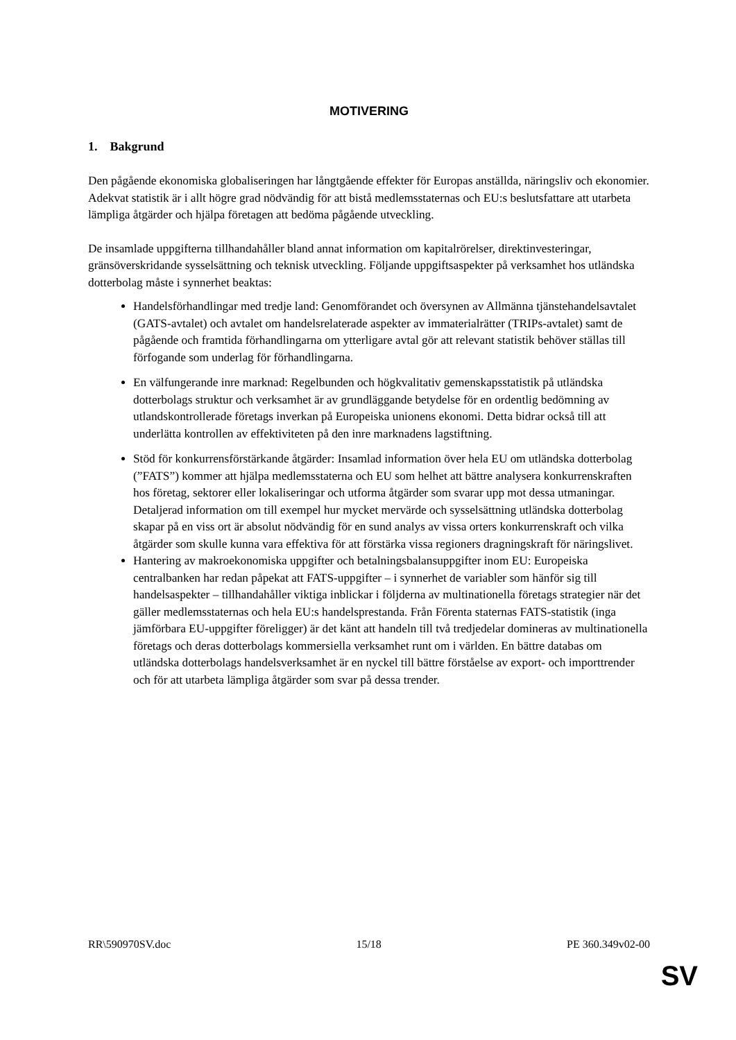MOTIVERING
1. Bakgrund
Den pågående ekonomiska globaliseringen har långtgående effekter för Europas anställda, näringsliv och ekonomier. Adekvat statistik är i allt högre grad nödvändig för att bistå medlemsstaternas och EU:s beslutsfattare att utarbeta lämpliga åtgärder och hjälpa företagen att bedöma pågående utveckling.
De insamlade uppgifterna tillhandahåller bland annat information om kapitalrörelser, direktinvesteringar, gränsöverskridande sysselsättning och teknisk utveckling. Följande uppgiftsaspekter på verksamhet hos utländska dotterbolag måste i synnerhet beaktas:
Handelsförhandlingar med tredje land: Genomförandet och översynen av Allmänna tjänstehandelsavtalet (GATS-avtalet) och avtalet om handelsrelaterade aspekter av immaterialrätter (TRIPs-avtalet) samt de pågående och framtida förhandlingarna om ytterligare avtal gör att relevant statistik behöver ställas till förfogande som underlag för förhandlingarna.
En välfungerande inre marknad: Regelbunden och högkvalitativ gemenskapsstatistik på utländska dotterbolags struktur och verksamhet är av grundläggande betydelse för en ordentlig bedömning av utlandskontrollerade företags inverkan på Europeiska unionens ekonomi. Detta bidrar också till att underlätta kontrollen av effektiviteten på den inre marknadens lagstiftning.
Stöd för konkurrensförstärkande åtgärder: Insamlad information över hela EU om utländska dotterbolag (”FATS”) kommer att hjälpa medlemsstaterna och EU som helhet att bättre analysera konkurrenskraften hos företag, sektorer eller lokaliseringar och utforma åtgärder som svarar upp mot dessa utmaningar. Detaljerad information om till exempel hur mycket mervärde och sysselsättning utländska dotterbolag skapar på en viss ort är absolut nödvändig för en sund analys av vissa orters konkurrenskraft och vilka åtgärder som skulle kunna vara effektiva för att förstärka vissa regioners dragningskraft för näringslivet.
Hantering av makroekonomiska uppgifter och betalningsbalansuppgifter inom EU: Europeiska centralbanken har redan påpekat att FATS-uppgifter – i synnerhet de variabler som hänför sig till handelsaspekter – tillhandahåller viktiga inblickar i följderna av multinationella företags strategier när det gäller medlemsstaternas och hela EU:s handelsprestanda. Från Förenta staternas FATS-statistik (inga jämförbara EU-uppgifter föreligger) är det känt att handeln till två tredjedelar domineras av multinationella företags och deras dotterbolags kommersiella verksamhet runt om i världen. En bättre databas om utländska dotterbolags handelsverksamhet är en nyckel till bättre förståelse av export- och importtrender och för att utarbeta lämpliga åtgärder som svar på dessa trender.
RR\590970SV.doc 15/18 PE 360.349v02-00
SV